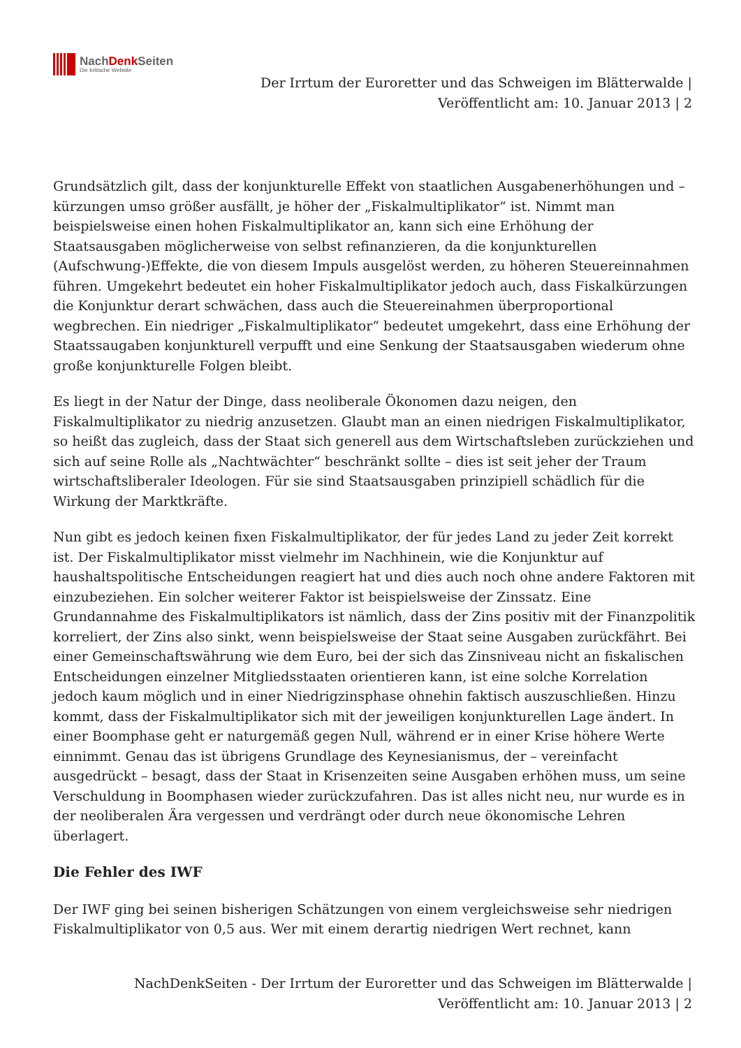NachDenk Seiten
Die kritische Website
Der Irrtum der Euroretter und das Schweigen im Blätterwalde |
Veröffentlicht am: 10. Januar 2013 | 2
Grundsätzlich gilt, dass der konjunkturelle Effekt von staatlichen Ausgabenerhöhungen und –kürzungen umso größer ausfällt, je höher der „Fiskalmultiplikator“ ist. Nimmt man beispielsweise einen hohen Fiskalmultiplikator an, kann sich eine Erhöhung der Staatsausgaben möglicherweise von selbst refinanzieren, da die konjunkturellen (Aufschwung-)Effekte, die von diesem Impuls ausgelöst werden, zu höheren Steuereinnahmen führen. Umgekehrt bedeutet ein hoher Fiskalmultiplikator jedoch auch, dass Fiskalkürzungen die Konjunktur derart schwächen, dass auch die Steuereinahmen überproportional wegbrechen. Ein niedriger „Fiskalmultiplikator“ bedeutet umgekehrt, dass eine Erhöhung der Staatssaugaben konjunkturell verpufft und eine Senkung der Staatsausgaben wiederum ohne große konjunkturelle Folgen bleibt.
Es liegt in der Natur der Dinge, dass neoliberale Ökonomen dazu neigen, den Fiskalmultiplikator zu niedrig anzusetzen. Glaubt man an einen niedrigen Fiskalmultiplikator, so heißt das zugleich, dass der Staat sich generell aus dem Wirtschaftsleben zurückziehen und sich auf seine Rolle als „Nachtwächter“ beschränkt sollte – dies ist seit jeher der Traum wirtschaftsliberaler Ideologen. Für sie sind Staatsausgaben prinzipiell schädlich für die Wirkung der Marktkräfte.
Nun gibt es jedoch keinen fixen Fiskalmultiplikator, der für jedes Land zu jeder Zeit korrekt ist. Der Fiskalmultiplikator misst vielmehr im Nachhinein, wie die Konjunktur auf haushaltspolitische Entscheidungen reagiert hat und dies auch noch ohne andere Faktoren mit einzubeziehen. Ein solcher weiterer Faktor ist beispielsweise der Zinssatz. Eine Grundannahme des Fiskalmultiplikators ist nämlich, dass der Zins positiv mit der Finanzpolitik korreliert, der Zins also sinkt, wenn beispielsweise der Staat seine Ausgaben zurückfährt. Bei einer Gemeinschaftswährung wie dem Euro, bei der sich das Zinsniveau nicht an fiskalischen Entscheidungen einzelner Mitgliedsstaaten orientieren kann, ist eine solche Korrelation jedoch kaum möglich und in einer Niedrigzinsphase ohnehin faktisch auszuschließen. Hinzu kommt, dass der Fiskalmultiplikator sich mit der jeweiligen konjunkturellen Lage ändert. In einer Boomphase geht er naturgemäß gegen Null, während er in einer Krise höhere Werte einnimmt. Genau das ist übrigens Grundlage des Keynesianismus, der – vereinfacht ausgedrückt – besagt, dass der Staat in Krisenzeiten seine Ausgaben erhöhen muss, um seine Verschuldung in Boomphasen wieder zurückzufahren. Das ist alles nicht neu, nur wurde es in der neoliberalen Ära vergessen und verdrängt oder durch neue ökonomische Lehren überlagert.
Die Fehler des IWF
Der IWF ging bei seinen bisherigen Schätzungen von einem vergleichsweise sehr niedrigen Fiskalmultiplikator von 0,5 aus. Wer mit einem derartig niedrigen Wert rechnet, kann
NachDenkSeiten - Der Irrtum der Euroretter und das Schweigen im Blätterwalde |
Veröffentlicht am: 10. Januar 2013 | 2